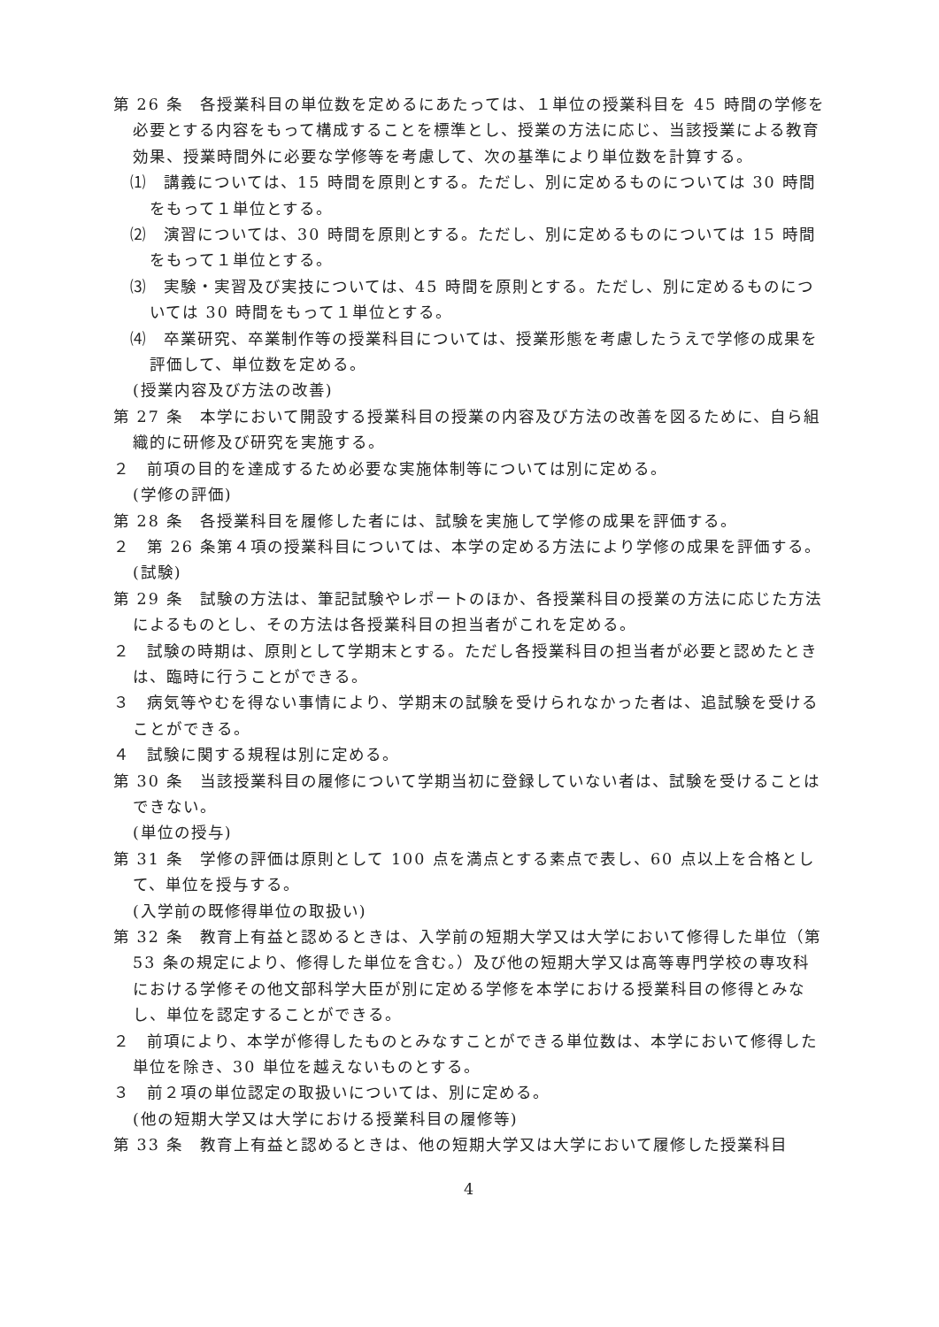第 26 条　各授業科目の単位数を定めるにあたっては、１単位の授業科目を 45 時間の学修を必要とする内容をもって構成することを標準とし、授業の方法に応じ、当該授業による教育効果、授業時間外に必要な学修等を考慮して、次の基準により単位数を計算する。
⑴　講義については、15 時間を原則とする。ただし、別に定めるものについては 30 時間をもって１単位とする。
⑵　演習については、30 時間を原則とする。ただし、別に定めるものについては 15 時間をもって１単位とする。
⑶　実験・実習及び実技については、45 時間を原則とする。ただし、別に定めるものについては 30 時間をもって１単位とする。
⑷　卒業研究、卒業制作等の授業科目については、授業形態を考慮したうえで学修の成果を評価して、単位数を定める。
(授業内容及び方法の改善)
第 27 条　本学において開設する授業科目の授業の内容及び方法の改善を図るために、自ら組織的に研修及び研究を実施する。
２　前項の目的を達成するため必要な実施体制等については別に定める。
(学修の評価)
第 28 条　各授業科目を履修した者には、試験を実施して学修の成果を評価する。
２　第 26 条第４項の授業科目については、本学の定める方法により学修の成果を評価する。
(試験)
第 29 条　試験の方法は、筆記試験やレポートのほか、各授業科目の授業の方法に応じた方法によるものとし、その方法は各授業科目の担当者がこれを定める。
２　試験の時期は、原則として学期末とする。ただし各授業科目の担当者が必要と認めたときは、臨時に行うことができる。
３　病気等やむを得ない事情により、学期末の試験を受けられなかった者は、追試験を受けることができる。
４　試験に関する規程は別に定める。
第 30 条　当該授業科目の履修について学期当初に登録していない者は、試験を受けることはできない。
(単位の授与)
第 31 条　学修の評価は原則として 100 点を満点とする素点で表し、60 点以上を合格として、単位を授与する。
(入学前の既修得単位の取扱い)
第 32 条　教育上有益と認めるときは、入学前の短期大学又は大学において修得した単位（第 53 条の規定により、修得した単位を含む。）及び他の短期大学又は高等専門学校の専攻科における学修その他文部科学大臣が別に定める学修を本学における授業科目の修得とみなし、単位を認定することができる。
２　前項により、本学が修得したものとみなすことができる単位数は、本学において修得した単位を除き、30 単位を越えないものとする。
３　前２項の単位認定の取扱いについては、別に定める。
(他の短期大学又は大学における授業科目の履修等)
第 33 条　教育上有益と認めるときは、他の短期大学又は大学において履修した授業科目
4